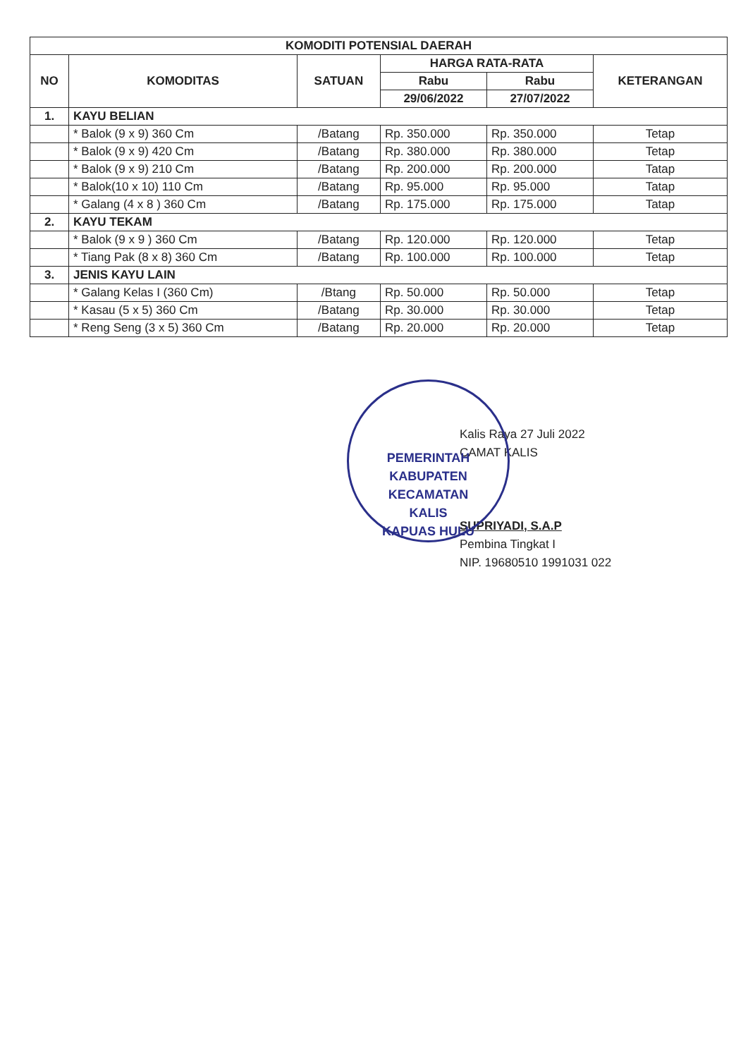| KOMODITI POTENSIAL DAERAH | | | | | |
| --- | --- | --- | --- | --- | --- |
| NO | KOMODITAS | SATUAN | HARGA RATA-RATA | | KETERANGAN |
| | | | Rabu | Rabu | |
| | | | 29/06/2022 | 27/07/2022 | |
| 1. | KAYU BELIAN | | | | |
| | * Balok (9 x 9) 360 Cm | /Batang | Rp. 350.000 | Rp. 350.000 | Tetap |
| | * Balok (9 x 9) 420 Cm | /Batang | Rp. 380.000 | Rp. 380.000 | Tetap |
| | * Balok (9 x 9) 210 Cm | /Batang | Rp. 200.000 | Rp. 200.000 | Tatap |
| | * Balok(10 x 10) 110 Cm | /Batang | Rp. 95.000 | Rp. 95.000 | Tatap |
| | * Galang (4 x 8 ) 360 Cm | /Batang | Rp. 175.000 | Rp. 175.000 | Tatap |
| 2. | KAYU TEKAM | | | | |
| | * Balok (9 x 9 ) 360 Cm | /Batang | Rp. 120.000 | Rp. 120.000 | Tetap |
| | * Tiang Pak (8 x 8) 360 Cm | /Batang | Rp. 100.000 | Rp. 100.000 | Tetap |
| 3. | JENIS KAYU LAIN | | | | |
| | * Galang Kelas I (360 Cm) | /Btang | Rp. 50.000 | Rp. 50.000 | Tetap |
| | * Kasau (5 x 5) 360 Cm | /Batang | Rp. 30.000 | Rp. 30.000 | Tetap |
| | * Reng Seng (3 x 5) 360 Cm | /Batang | Rp. 20.000 | Rp. 20.000 | Tetap |
PEMERINTAH KABUPATEN
KECAMATAN
KALIS
KAPUAS HULU
Kalis Raya 27 Juli 2022
CAMAT KALIS
SUPRIYADI, S.A.P
Pembina Tingkat I
NIP. 19680510 1991031 022